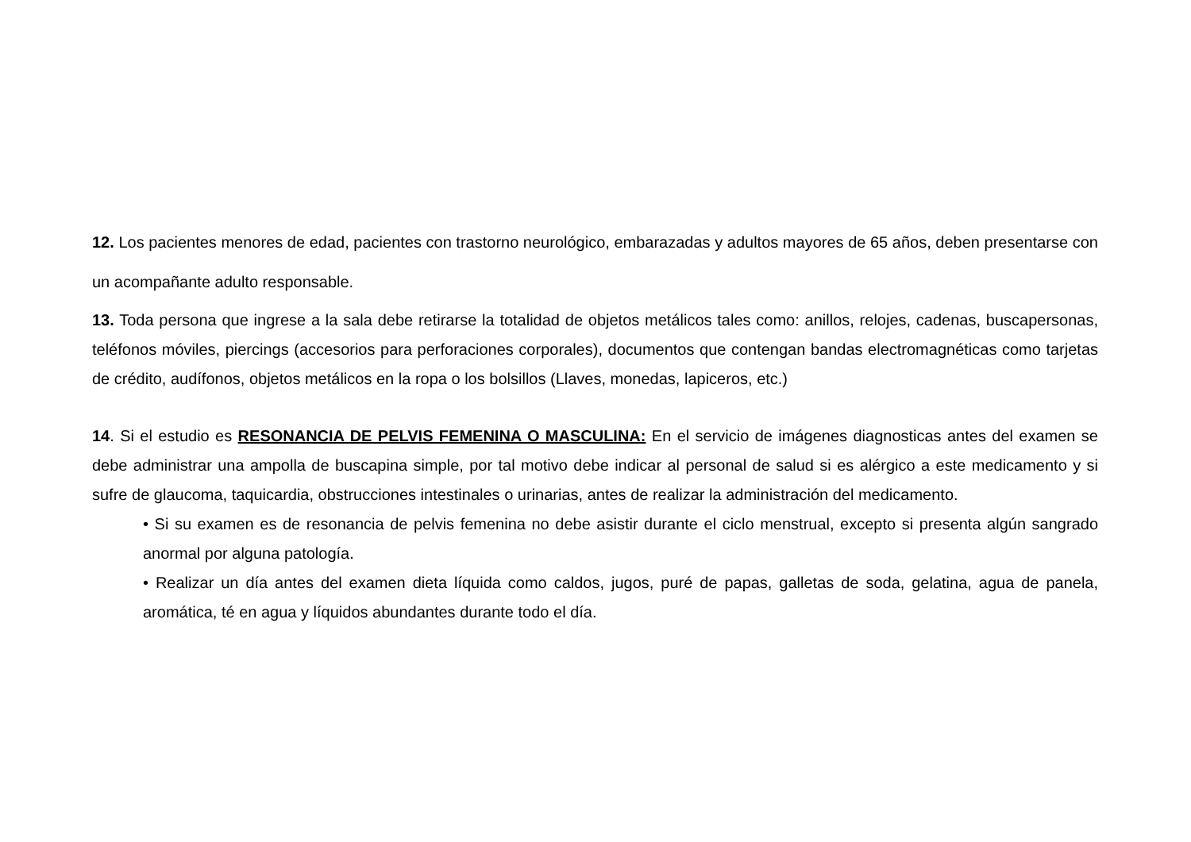12. Los pacientes menores de edad, pacientes con trastorno neurológico, embarazadas y adultos mayores de 65 años, deben presentarse con un acompañante adulto responsable.
13. Toda persona que ingrese a la sala debe retirarse la totalidad de objetos metálicos tales como: anillos, relojes, cadenas, buscapersonas, teléfonos móviles, piercings (accesorios para perforaciones corporales), documentos que contengan bandas electromagnéticas como tarjetas de crédito, audífonos, objetos metálicos en la ropa o los bolsillos (Llaves, monedas, lapiceros, etc.)
14. Si el estudio es RESONANCIA DE PELVIS FEMENINA O MASCULINA: En el servicio de imágenes diagnosticas antes del examen se debe administrar una ampolla de buscapina simple, por tal motivo debe indicar al personal de salud si es alérgico a este medicamento y si sufre de glaucoma, taquicardia, obstrucciones intestinales o urinarias, antes de realizar la administración del medicamento.
• Si su examen es de resonancia de pelvis femenina no debe asistir durante el ciclo menstrual, excepto si presenta algún sangrado anormal por alguna patología.
• Realizar un día antes del examen dieta líquida como caldos, jugos, puré de papas, galletas de soda, gelatina, agua de panela, aromática, té en agua y líquidos abundantes durante todo el día.